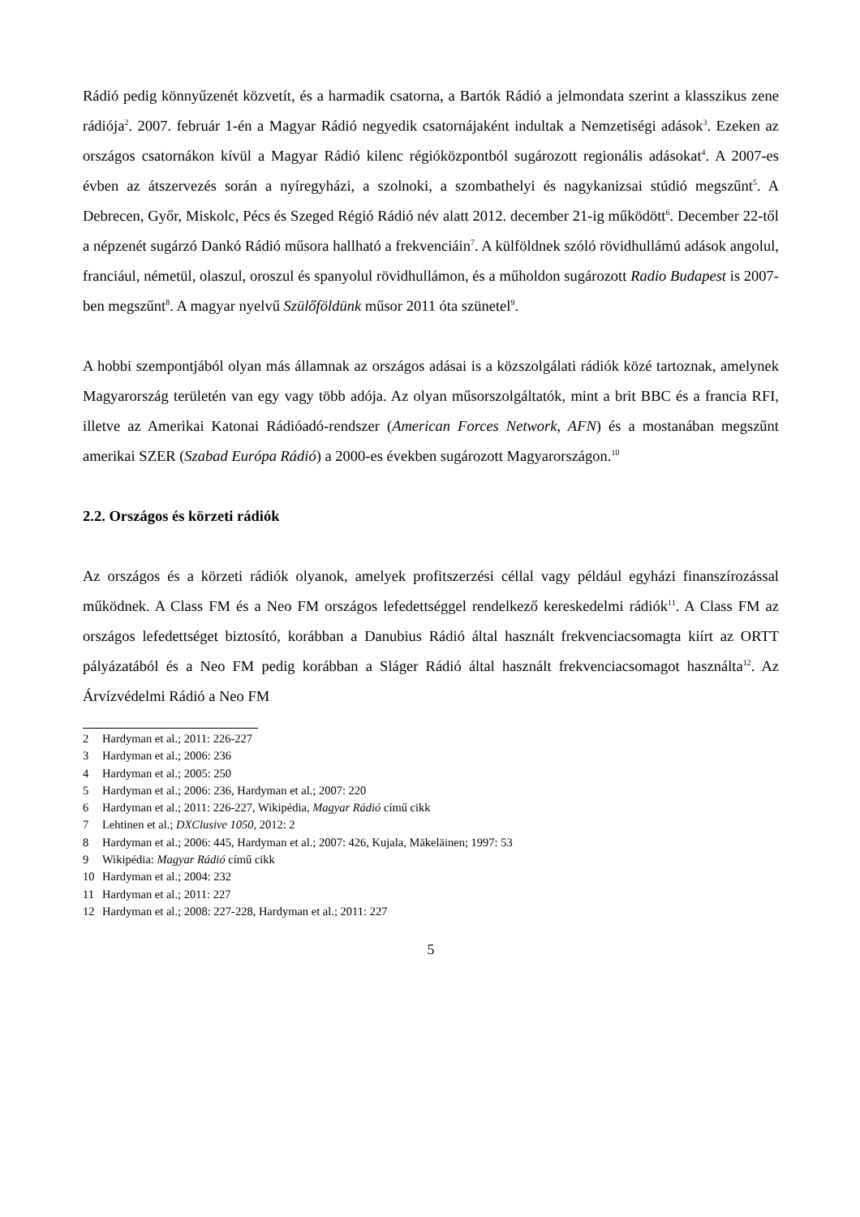Rádió pedig könnyűzenét közvetít, és a harmadik csatorna, a Bartók Rádió a jelmondata szerint a klasszikus zene rádiója<sup>2</sup>. 2007. február 1-én a Magyar Rádió negyedik csatornájaként indultak a Nemzetiségi adások<sup>3</sup>. Ezeken az országos csatornákon kívül a Magyar Rádió kilenc régióközpontból sugározott regionális adásokat<sup>4</sup>. A 2007-es évben az átszervezés során a nyíregyházi, a szolnoki, a szombathelyi és nagykanizsai stúdió megszűnt<sup>5</sup>. A Debrecen, Győr, Miskolc, Pécs és Szeged Régió Rádió név alatt 2012. december 21-ig működött<sup>6</sup>. December 22-től a népzenét sugárzó Dankó Rádió műsora hallható a frekvenciáin<sup>7</sup>. A külföldnek szóló rövidhullámú adások angolul, franciául, németül, olaszul, oroszul és spanyolul rövidhullámon, és a műholdon sugározott Radio Budapest is 2007-ben megszűnt<sup>8</sup>. A magyar nyelvű Szülőföldünk műsor 2011 óta szünetel<sup>9</sup>.
A hobbi szempontjából olyan más államnak az országos adásai is a közszolgálati rádiók közé tartoznak, amelynek Magyarország területén van egy vagy több adója. Az olyan műsorszolgáltatók, mint a brit BBC és a francia RFI, illetve az Amerikai Katonai Rádióadó-rendszer (American Forces Network, AFN) és a mostanában megszűnt amerikai SZER (Szabad Európa Rádió) a 2000-es években sugározott Magyarországon.<sup>10</sup>
2.2. Országos és körzeti rádiók
Az országos és a körzeti rádiók olyanok, amelyek profitszerzési céllal vagy például egyházi finanszírozással működnek. A Class FM és a Neo FM országos lefedettséggel rendelkező kereskedelmi rádiók<sup>11</sup>. A Class FM az országos lefedettséget biztosító, korábban a Danubius Rádió által használt frekvenciacsomagta kiírt az ORTT pályázatából és a Neo FM pedig korábban a Sláger Rádió által használt frekvenciacsomagot használta<sup>12</sup>. Az Árvízvédelmi Rádió a Neo FM
2 Hardyman et al.; 2011: 226-227
3 Hardyman et al.; 2006: 236
4 Hardyman et al.; 2005: 250
5 Hardyman et al.; 2006: 236, Hardyman et al.; 2007: 220
6 Hardyman et al.; 2011: 226-227, Wikipédia, Magyar Rádió című cikk
7 Lehtinen et al.; DXClusive 1050, 2012: 2
8 Hardyman et al.; 2006: 445, Hardyman et al.; 2007: 426, Kujala, Mäkeläinen; 1997: 53
9 Wikipédia: Magyar Rádió című cikk
10 Hardyman et al.; 2004: 232
11 Hardyman et al.; 2011: 227
12 Hardyman et al.; 2008: 227-228, Hardyman et al.; 2011: 227
5